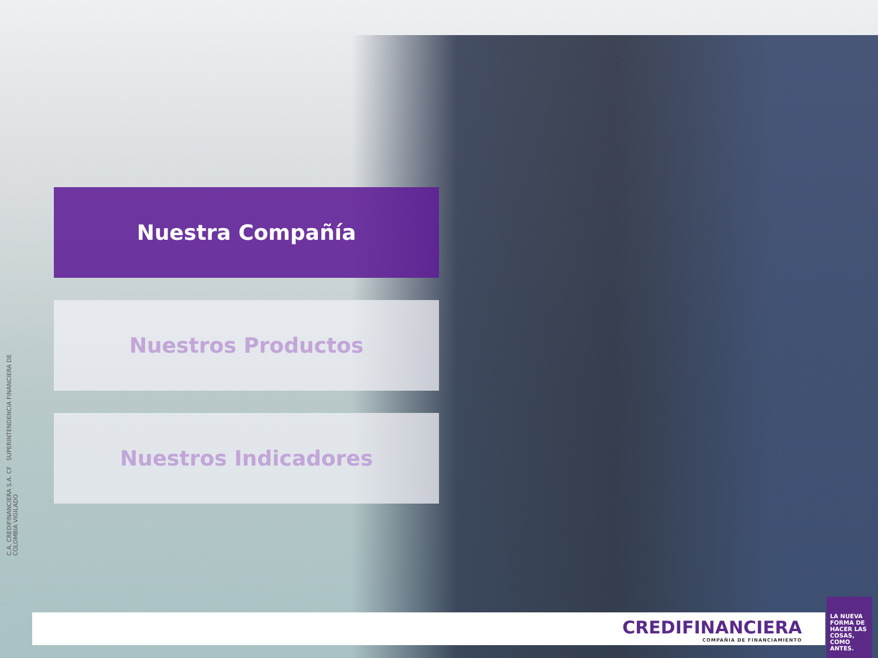C.A. CREDIFINANCIERA S.A. CF SUPERINTENDENCIA FINANCIERA DE COLOMBIA VIGILADO
Nuestra Compañía
Nuestros Productos
Nuestros Indicadores
CREDIFINANCIERA
COMPAÑIA DE FINANCIAMIENTO
LA NUEVA FORMA DE HACER LAS COSAS, COMO ANTES.